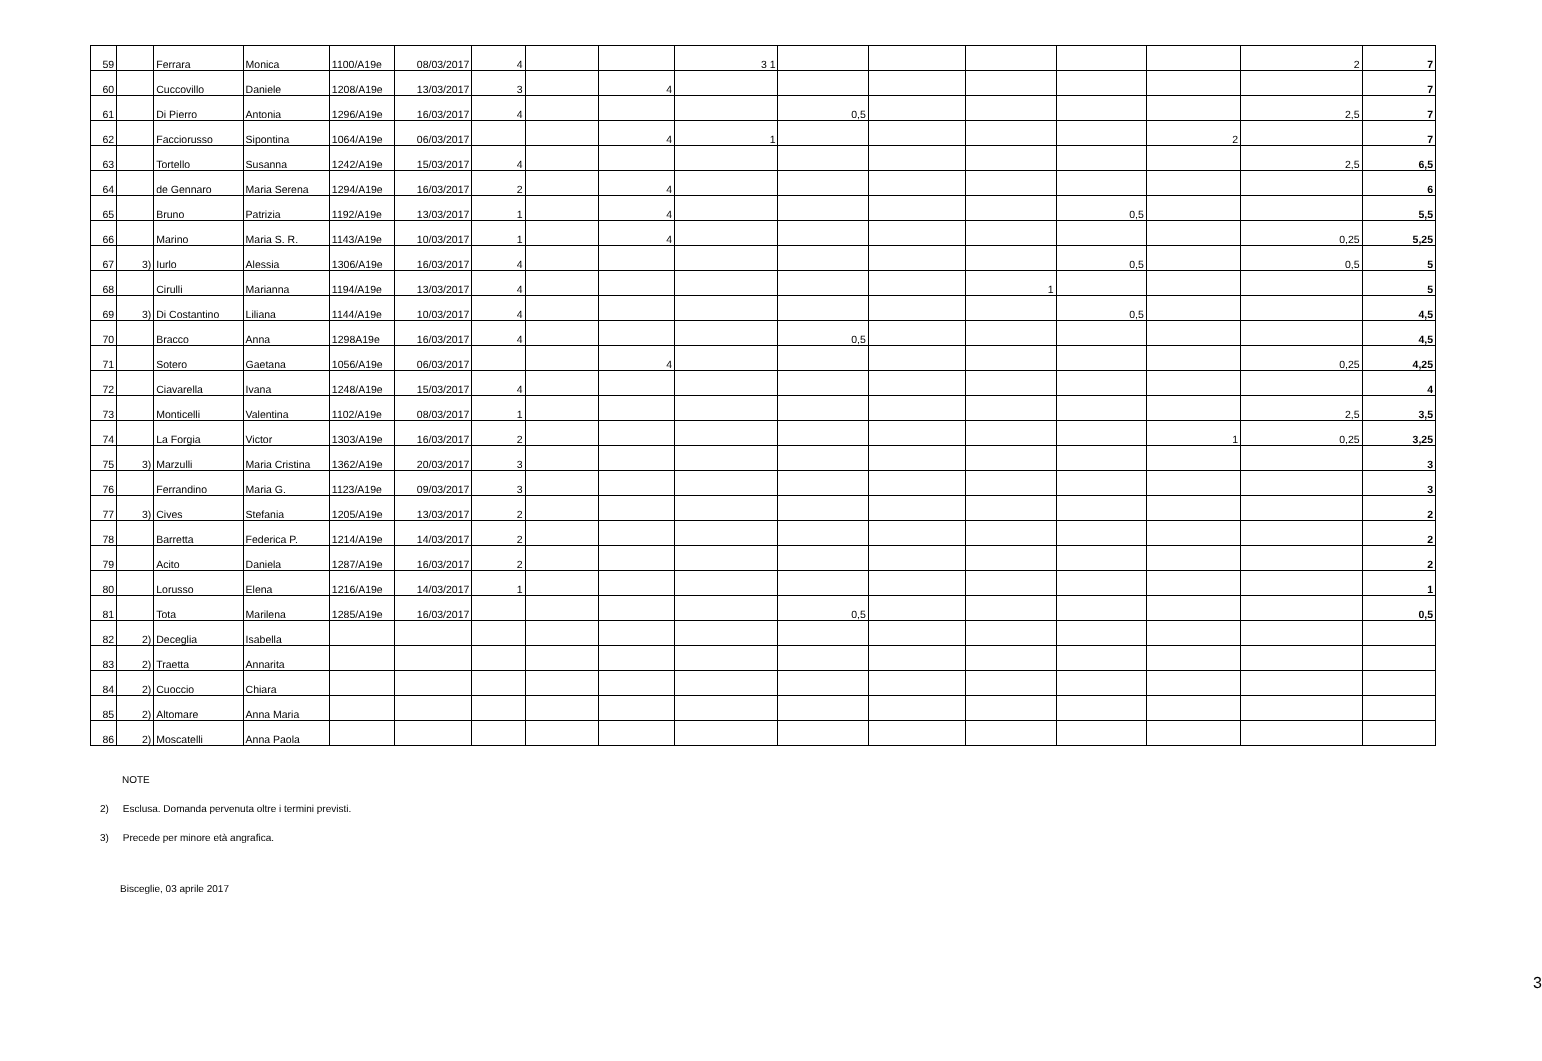| 59 | | Ferrara | Monica | 1100/A19e | 08/03/2017 | 4 | | | 3 1 | | | | | | 2 | 7 |
| 60 | | Cuccovillo | Daniele | 1208/A19e | 13/03/2017 | 3 | | 4 | | | | | | | | 7 |
| 61 | | Di Pierro | Antonia | 1296/A19e | 16/03/2017 | 4 | | | | 0,5 | | | | | 2,5 | 7 |
| 62 | | Facciorusso | Sipontina | 1064/A19e | 06/03/2017 | | | 4 | 1 | | | | | 2 | | 7 |
| 63 | | Tortello | Susanna | 1242/A19e | 15/03/2017 | 4 | | | | | | | | | 2,5 | 6,5 |
| 64 | | de Gennaro | Maria Serena | 1294/A19e | 16/03/2017 | 2 | | 4 | | | | | | | | 6 |
| 65 | | Bruno | Patrizia | 1192/A19e | 13/03/2017 | 1 | | 4 | | | | | 0,5 | | | 5,5 |
| 66 | | Marino | Maria S. R. | 1143/A19e | 10/03/2017 | 1 | | 4 | | | | | | | 0,25 | 5,25 |
| 67 | 3) | Iurlo | Alessia | 1306/A19e | 16/03/2017 | 4 | | | | | | | 0,5 | | 0,5 | 5 |
| 68 | | Cirulli | Marianna | 1194/A19e | 13/03/2017 | 4 | | | | | | 1 | | | | 5 |
| 69 | 3) | Di Costantino | Liliana | 1144/A19e | 10/03/2017 | 4 | | | | | | | 0,5 | | | 4,5 |
| 70 | | Bracco | Anna | 1298A19e | 16/03/2017 | 4 | | | | 0,5 | | | | | | 4,5 |
| 71 | | Sotero | Gaetana | 1056/A19e | 06/03/2017 | | | 4 | | | | | | | 0,25 | 4,25 |
| 72 | | Ciavarella | Ivana | 1248/A19e | 15/03/2017 | 4 | | | | | | | | | | 4 |
| 73 | | Monticelli | Valentina | 1102/A19e | 08/03/2017 | 1 | | | | | | | | | 2,5 | 3,5 |
| 74 | | La Forgia | Victor | 1303/A19e | 16/03/2017 | 2 | | | | | | | | 1 | 0,25 | 3,25 |
| 75 | 3) | Marzulli | Maria Cristina | 1362/A19e | 20/03/2017 | 3 | | | | | | | | | | 3 |
| 76 | | Ferrandino | Maria G. | 1123/A19e | 09/03/2017 | 3 | | | | | | | | | | 3 |
| 77 | 3) | Cives | Stefania | 1205/A19e | 13/03/2017 | 2 | | | | | | | | | | 2 |
| 78 | | Barretta | Federica P. | 1214/A19e | 14/03/2017 | 2 | | | | | | | | | | 2 |
| 79 | | Acito | Daniela | 1287/A19e | 16/03/2017 | 2 | | | | | | | | | | 2 |
| 80 | | Lorusso | Elena | 1216/A19e | 14/03/2017 | 1 | | | | | | | | | | 1 |
| 81 | | Tota | Marilena | 1285/A19e | 16/03/2017 | | | | | 0,5 | | | | | | 0,5 |
| 82 | 2) | Deceglia | Isabella | | | | | | | | | | | | | |
| 83 | 2) | Traetta | Annarita | | | | | | | | | | | | | |
| 84 | 2) | Cuoccio | Chiara | | | | | | | | | | | | | |
| 85 | 2) | Altomare | Anna Maria | | | | | | | | | | | | | |
| 86 | 2) | Moscatelli | Anna Paola | | | | | | | | | | | | | |
NOTE
2) Esclusa. Domanda pervenuta oltre i termini previsti.
3) Precede per minore età angrafica.
Bisceglie, 03 aprile 2017
3